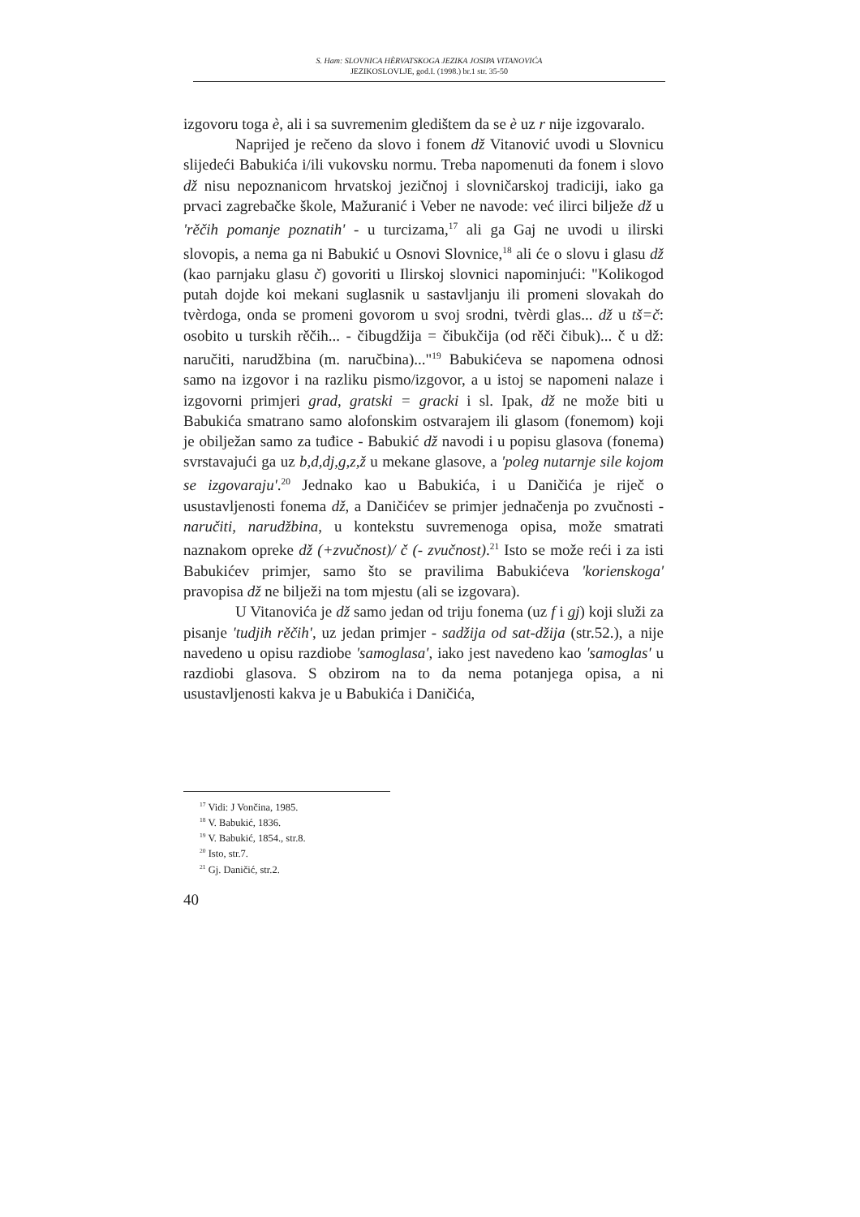S. Ham: SLOVNICA HÈRVATSKOGA JEZIKA JOSIPA VITANOVIĆA
JEZIKOSLOVLJE, god.I. (1998.) br.1 str. 35-50
izgovoru toga è, ali i sa suvremenim gledištem da se è uz r nije izgovaralo.
Naprijed je rečeno da slovo i fonem dž Vitanović uvodi u Slovnicu slijedeći Babukića i/ili vukovsku normu. Treba napomenuti da fonem i slovo dž nisu nepoznanicom hrvatskoj jezičnoj i slovničarskoj tradiciji, iako ga prvaci zagrebačke škole, Mažuranić i Veber ne navode: već ilirci bilježe dž u 'rěčih pomanje poznatih' - u turcizama,<sup>17</sup> ali ga Gaj ne uvodi u ilirski slovopis, a nema ga ni Babukić u Osnovi Slovnice,<sup>18</sup> ali će o slovu i glasu dž (kao parnjaku glasu č) govoriti u Ilirskoj slovnici napominjući: "Kolikogod putah dojde koi mekani suglasnik u sastavljanju ili promeni slovakah do tvèrdoga, onda se promeni govorom u svoj srodni, tvèrdi glas... dž u tš=č: osobito u turskih rěčih... - čibugdžija = čibukčija (od rěči čibuk)... č u dž: naručiti, narudžbina (m. naručbina)..."<sup>19</sup> Babukićeva se napomena odnosi samo na izgovor i na razliku pismo/izgovor, a u istoj se napomeni nalaze i izgovorni primjeri grad, gratski = gracki i sl. Ipak, dž ne može biti u Babukića smatrano samo alofonskim ostvarajem ili glasom (fonemom) koji je obilježan samo za tuđice - Babukić dž navodi i u popisu glasova (fonema) svrstavajući ga uz b,d,dj,g,z,ž u mekane glasove, a 'poleg nutarnje sile kojom se izgovaraju'.<sup>20</sup> Jednako kao u Babukića, i u Daničića je riječ o usustavljenosti fonema dž, a Daničićev se primjer jednačenja po zvučnosti -naručiti, narudžbina, u kontekstu suvremenoga opisa, može smatrati naznakom opreke dž (+zvučnost)/ č (- zvučnost).<sup>21</sup> Isto se može reći i za isti Babukićev primjer, samo što se pravilima Babukićeva 'korienskoga' pravopisa dž ne bilježi na tom mjestu (ali se izgovara).
U Vitanovića je dž samo jedan od triju fonema (uz f i gj) koji služi za pisanje 'tudjih rěčih', uz jedan primjer - sadžija od sat-džija (str.52.), a nije navedeno u opisu razdiobe 'samoglasa', iako jest navedeno kao 'samoglas' u razdiobi glasova. S obzirom na to da nema potanjega opisa, a ni usustavljenosti kakva je u Babukića i Daničića,
<sup>17</sup> Vidi: J Vončina, 1985.
<sup>18</sup> V. Babukić, 1836.
<sup>19</sup> V. Babukić, 1854., str.8.
<sup>20</sup> Isto, str.7.
<sup>21</sup> Gj. Daničić, str.2.
40